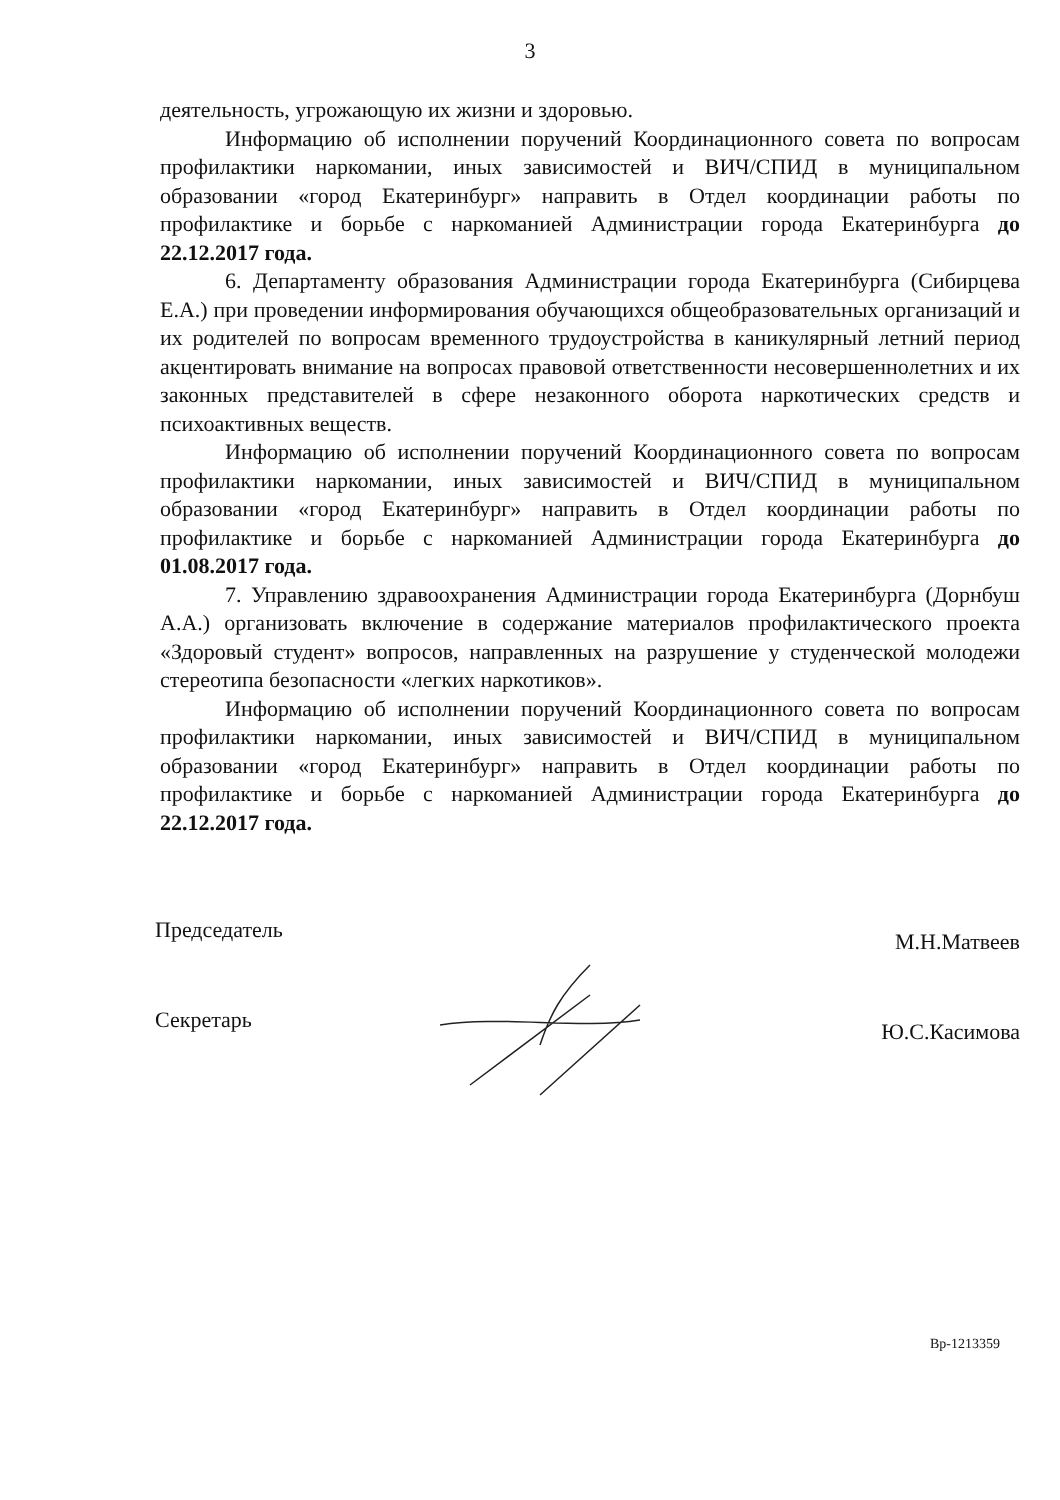3
деятельность, угрожающую их жизни и здоровью.
Информацию об исполнении поручений Координационного совета по вопросам профилактики наркомании, иных зависимостей и ВИЧ/СПИД в муниципальном образовании «город Екатеринбург» направить в Отдел координации работы по профилактике и борьбе с наркоманией Администрации города Екатеринбурга до 22.12.2017 года.
6. Департаменту образования Администрации города Екатеринбурга (Сибирцева Е.А.) при проведении информирования обучающихся общеобразовательных организаций и их родителей по вопросам временного трудоустройства в каникулярный летний период акцентировать внимание на вопросах правовой ответственности несовершеннолетних и их законных представителей в сфере незаконного оборота наркотических средств и психоактивных веществ.
Информацию об исполнении поручений Координационного совета по вопросам профилактики наркомании, иных зависимостей и ВИЧ/СПИД в муниципальном образовании «город Екатеринбург» направить в Отдел координации работы по профилактике и борьбе с наркоманией Администрации города Екатеринбурга до 01.08.2017 года.
7. Управлению здравоохранения Администрации города Екатеринбурга (Дорнбуш А.А.) организовать включение в содержание материалов профилактического проекта «Здоровый студент» вопросов, направленных на разрушение у студенческой молодежи стереотипа безопасности «легких наркотиков».
Информацию об исполнении поручений Координационного совета по вопросам профилактики наркомании, иных зависимостей и ВИЧ/СПИД в муниципальном образовании «город Екатеринбург» направить в Отдел координации работы по профилактике и борьбе с наркоманией Администрации города Екатеринбурга до 22.12.2017 года.
Председатель М.Н.Матвеев
Секретарь Ю.С.Касимова
Вр-1213359